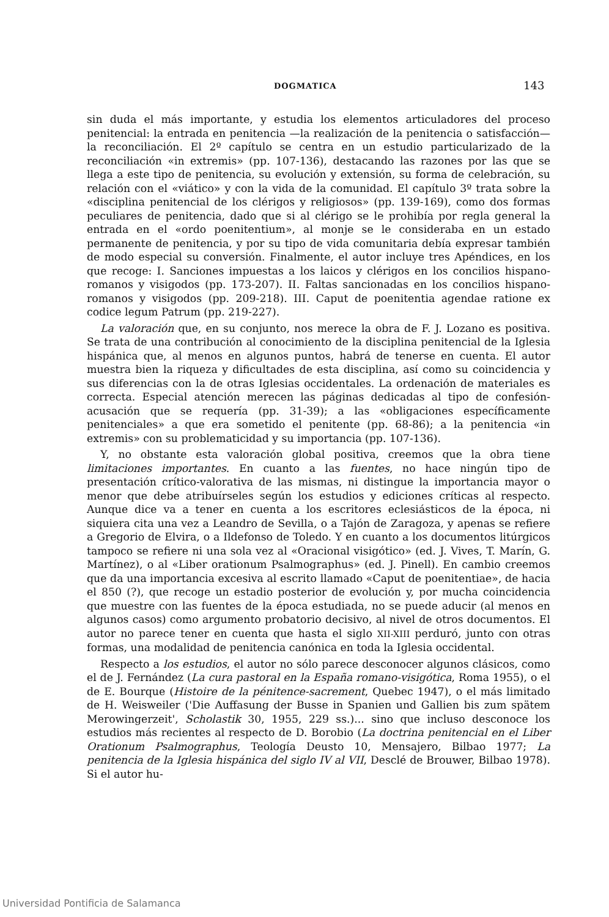DOGMATICA 143
sin duda el más importante, y estudia los elementos articuladores del proceso penitencial: la entrada en penitencia —la realización de la penitencia o satisfacción— la reconciliación. El 2º capítulo se centra en un estudio particularizado de la reconciliación «in extremis» (pp. 107-136), destacando las razones por las que se llega a este tipo de penitencia, su evolución y extensión, su forma de celebración, su relación con el «viático» y con la vida de la comunidad. El capítulo 3º trata sobre la «disciplina penitencial de los clérigos y religiosos» (pp. 139-169), como dos formas peculiares de penitencia, dado que si al clérigo se le prohibía por regla general la entrada en el «ordo poenitentium», al monje se le consideraba en un estado permanente de penitencia, y por su tipo de vida comunitaria debía expresar también de modo especial su conversión. Finalmente, el autor incluye tres Apéndices, en los que recoge: I. Sanciones impuestas a los laicos y clérigos en los concilios hispano-romanos y visigodos (pp. 173-207). II. Faltas sancionadas en los concilios hispano-romanos y visigodos (pp. 209-218). III. Caput de poenitentia agendae ratione ex codice legum Patrum (pp. 219-227).
La valoración que, en su conjunto, nos merece la obra de F. J. Lozano es positiva. Se trata de una contribución al conocimiento de la disciplina penitencial de la Iglesia hispánica que, al menos en algunos puntos, habrá de tenerse en cuenta. El autor muestra bien la riqueza y dificultades de esta disciplina, así como su coincidencia y sus diferencias con la de otras Iglesias occidentales. La ordenación de materiales es correcta. Especial atención merecen las páginas dedicadas al tipo de confesión-acusación que se requería (pp. 31-39); a las «obligaciones específicamente penitenciales» a que era sometido el penitente (pp. 68-86); a la penitencia «in extremis» con su problematicidad y su importancia (pp. 107-136).
Y, no obstante esta valoración global positiva, creemos que la obra tiene limitaciones importantes. En cuanto a las fuentes, no hace ningún tipo de presentación crítico-valorativa de las mismas, ni distingue la importancia mayor o menor que debe atribuírseles según los estudios y ediciones críticas al respecto. Aunque dice va a tener en cuenta a los escritores eclesiásticos de la época, ni siquiera cita una vez a Leandro de Sevilla, o a Tajón de Zaragoza, y apenas se refiere a Gregorio de Elvira, o a Ildefonso de Toledo. Y en cuanto a los documentos litúrgicos tampoco se refiere ni una sola vez al «Oracional visigótico» (ed. J. Vives, T. Marín, G. Martínez), o al «Liber orationum Psalmographus» (ed. J. Pinell). En cambio creemos que da una importancia excesiva al escrito llamado «Caput de poenitentiae», de hacia el 850 (?), que recoge un estadio posterior de evolución y, por mucha coincidencia que muestre con las fuentes de la época estudiada, no se puede aducir (al menos en algunos casos) como argumento probatorio decisivo, al nivel de otros documentos. El autor no parece tener en cuenta que hasta el siglo XII-XIII perduró, junto con otras formas, una modalidad de penitencia canónica en toda la Iglesia occidental.
Respecto a los estudios, el autor no sólo parece desconocer algunos clásicos, como el de J. Fernández (La cura pastoral en la España romano-visigótica, Roma 1955), o el de E. Bourque (Histoire de la pénitence-sacrement, Quebec 1947), o el más limitado de H. Weisweiler ('Die Auffasung der Busse in Spanien und Gallien bis zum spätem Merowingerzeit', Scholastik 30, 1955, 229 ss.)... sino que incluso desconoce los estudios más recientes al respecto de D. Borobio (La doctrina penitencial en el Liber Orationum Psalmographus, Teología Deusto 10, Mensajero, Bilbao 1977; La penitencia de la Iglesia hispánica del siglo IV al VII, Desclé de Brouwer, Bilbao 1978). Si el autor hu-
Universidad Pontificia de Salamanca